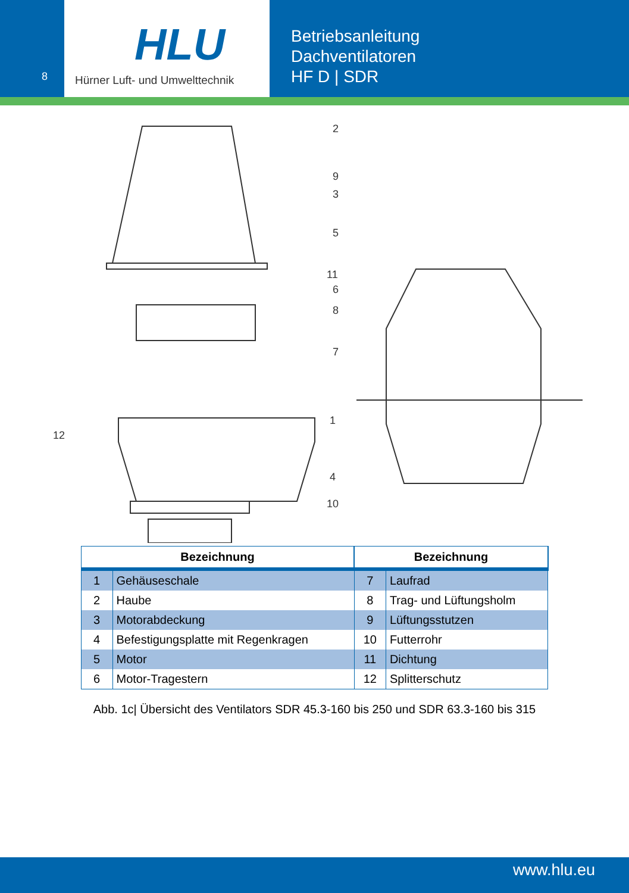8
HLU
Hürner Luft- und Umwelttechnik
Betriebsanleitung
Dachventilatoren
HF D | SDR
2
9
3
5
11
6
8
7
1
12
4
10
| Bezeichnung | | Bezeichnung | |
| --- | --- | --- | --- |
| 1 | Gehäuseschale | 7 | Laufrad |
| 2 | Haube | 8 | Trag- und Lüftungsholm |
| 3 | Motorabdeckung | 9 | Lüftungsstutzen |
| 4 | Befestigungsplatte mit Regenkragen | 10 | Futterrohr |
| 5 | Motor | 11 | Dichtung |
| 6 | Motor-Tragestern | 12 | Splitterschutz |
Abb. 1c| Übersicht des Ventilators SDR 45.3-160 bis 250 und SDR 63.3-160 bis 315
www.hlu.eu